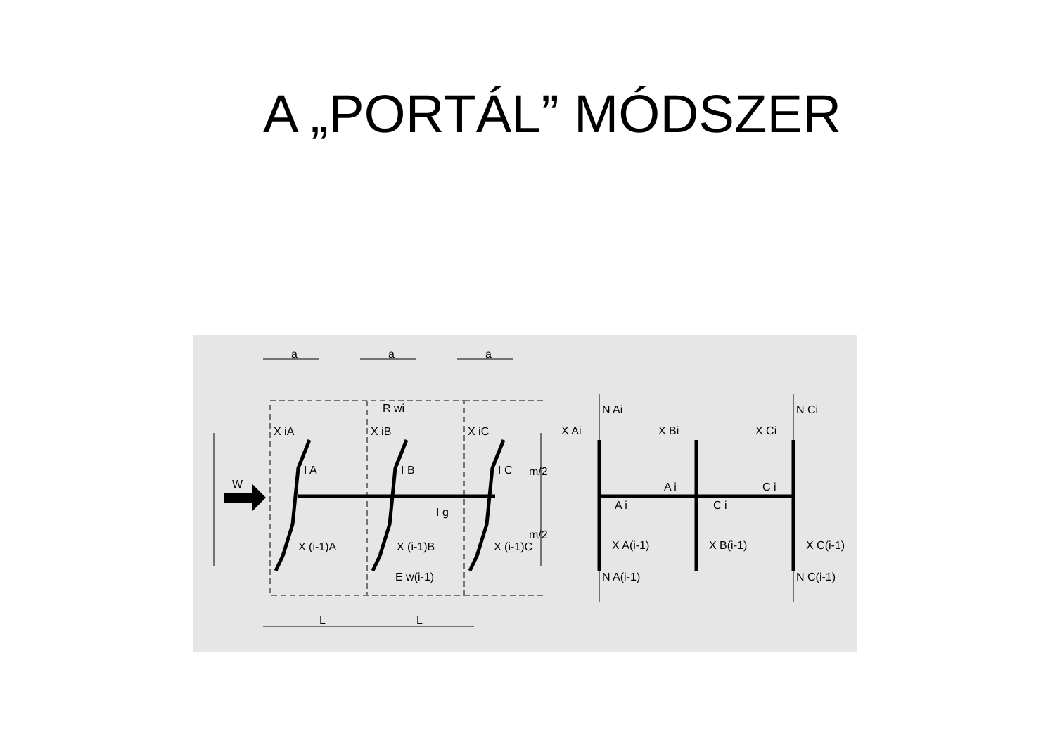A „PORTÁL” MÓDSZER
a
a
a
L
L
R wi
X iA
X iB
X iC
I A
I B
I C
W
I g
X (i-1)A
X (i-1)B
X (i-1)C
E w(i-1)
m/2
m/2
N Ai
N Ci
X Ai
X Bi
X Ci
A i
C i
A i
C i
X A(i-1)
X B(i-1)
X C(i-1)
N A(i-1)
N C(i-1)